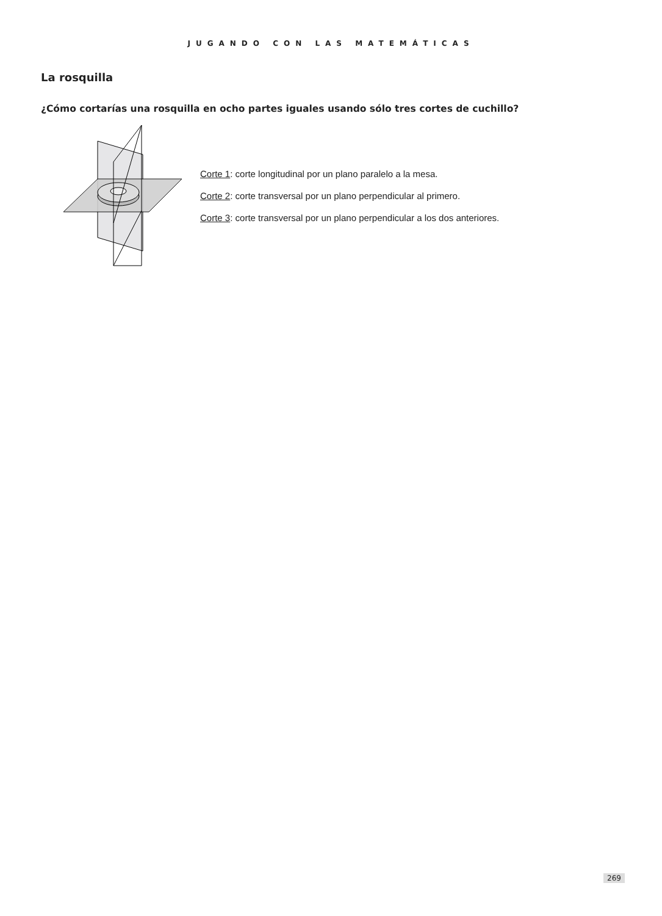JUGANDO CON LAS MATEMÁTICAS
La rosquilla
¿Cómo cortarías una rosquilla en ocho partes iguales usando sólo tres cortes de cuchillo?
Corte 1: corte longitudinal por un plano paralelo a la mesa.
Corte 2: corte transversal por un plano perpendicular al primero.
Corte 3: corte transversal por un plano perpendicular a los dos anteriores.
269